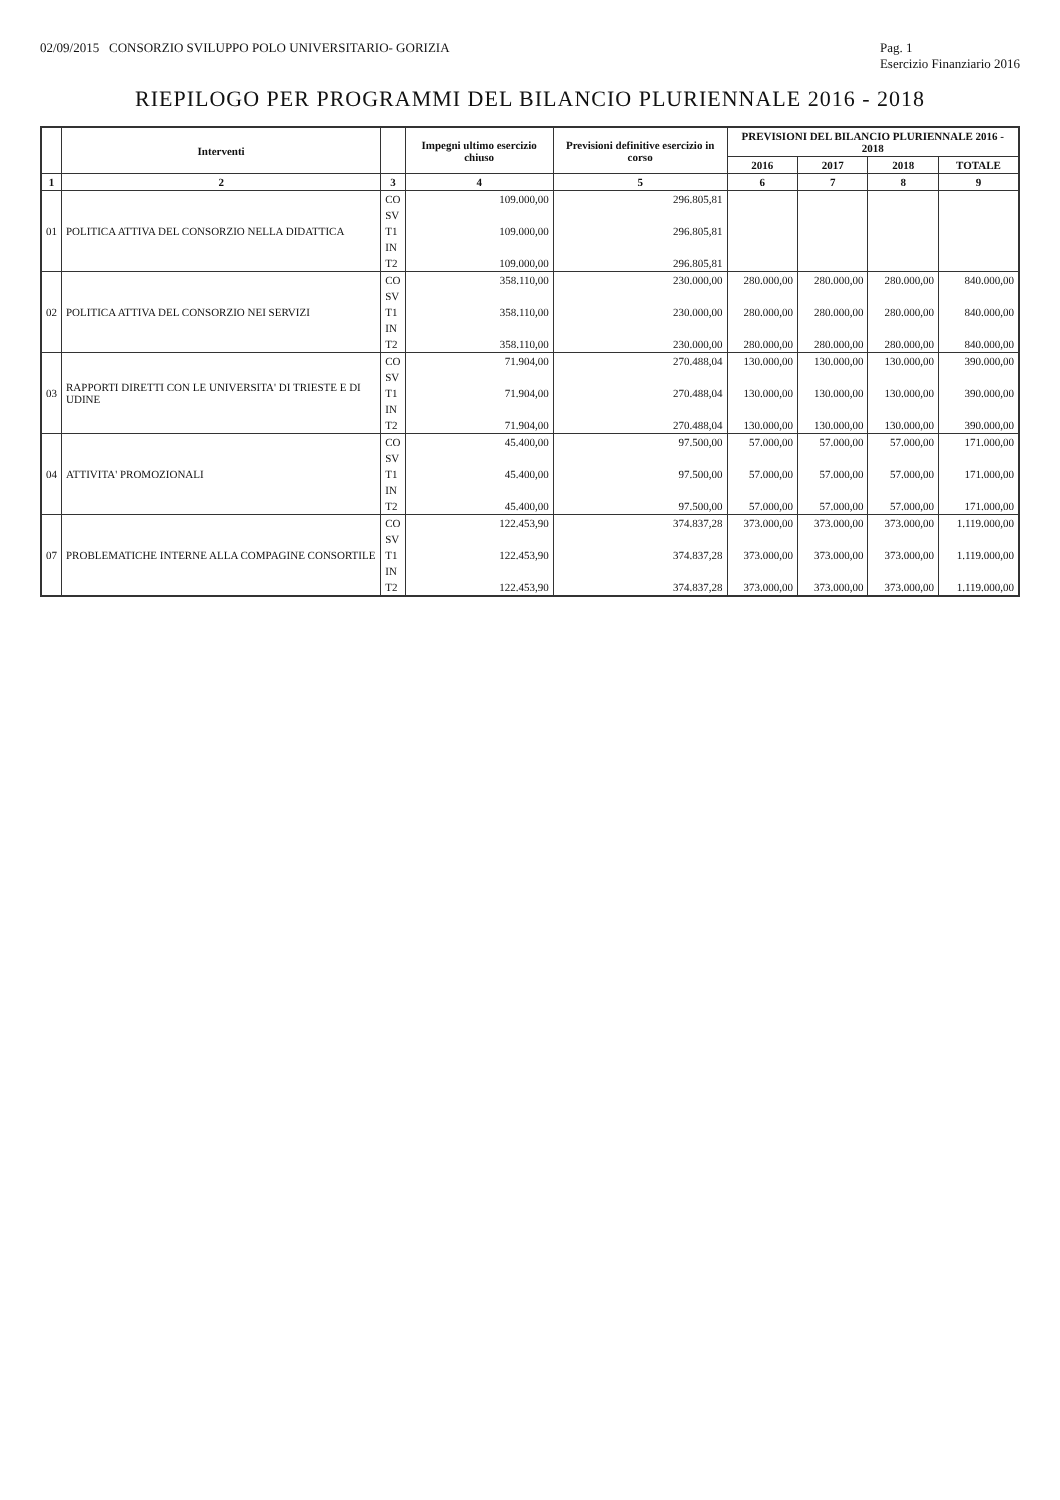02/09/2015 CONSORZIO SVILUPPO POLO UNIVERSITARIO- GORIZIA Pag. 1
Esercizio Finanziario 2016
RIEPILOGO PER PROGRAMMI DEL BILANCIO PLURIENNALE 2016 - 2018
| | Interventi | | Impegni ultimo esercizio chiuso | Previsioni definitive esercizio in corso | PREVISIONI DEL BILANCIO PLURIENNALE 2016 - 2018 | | | |
| --- | --- | --- | --- | --- | --- | --- | --- | --- |
| | | | | | 2016 | 2017 | 2018 | TOTALE |
| 1 | 2 | 3 | 4 | 5 | 6 | 7 | 8 | 9 |
| 01 | POLITICA ATTIVA DEL CONSORZIO NELLA DIDATTICA | CO | 109.000,00 | 296.805,81 | | | | |
| | | SV | | | | | | |
| | | T1 | 109.000,00 | 296.805,81 | | | | |
| | | IN | | | | | | |
| | | T2 | 109.000,00 | 296.805,81 | | | | |
| 02 | POLITICA ATTIVA DEL CONSORZIO NEI SERVIZI | CO | 358.110,00 | 230.000,00 | 280.000,00 | 280.000,00 | 280.000,00 | 840.000,00 |
| | | SV | | | | | | |
| | | T1 | 358.110,00 | 230.000,00 | 280.000,00 | 280.000,00 | 280.000,00 | 840.000,00 |
| | | IN | | | | | | |
| | | T2 | 358.110,00 | 230.000,00 | 280.000,00 | 280.000,00 | 280.000,00 | 840.000,00 |
| 03 | RAPPORTI DIRETTI CON LE UNIVERSITA' DI TRIESTE E DI UDINE | CO | 71.904,00 | 270.488,04 | 130.000,00 | 130.000,00 | 130.000,00 | 390.000,00 |
| | | SV | | | | | | |
| | | T1 | 71.904,00 | 270.488,04 | 130.000,00 | 130.000,00 | 130.000,00 | 390.000,00 |
| | | IN | | | | | | |
| | | T2 | 71.904,00 | 270.488,04 | 130.000,00 | 130.000,00 | 130.000,00 | 390.000,00 |
| 04 | ATTIVITA' PROMOZIONALI | CO | 45.400,00 | 97.500,00 | 57.000,00 | 57.000,00 | 57.000,00 | 171.000,00 |
| | | SV | | | | | | |
| | | T1 | 45.400,00 | 97.500,00 | 57.000,00 | 57.000,00 | 57.000,00 | 171.000,00 |
| | | IN | | | | | | |
| | | T2 | 45.400,00 | 97.500,00 | 57.000,00 | 57.000,00 | 57.000,00 | 171.000,00 |
| 07 | PROBLEMATICHE INTERNE ALLA COMPAGINE CONSORTILE | CO | 122.453,90 | 374.837,28 | 373.000,00 | 373.000,00 | 373.000,00 | 1.119.000,00 |
| | | SV | | | | | | |
| | | T1 | 122.453,90 | 374.837,28 | 373.000,00 | 373.000,00 | 373.000,00 | 1.119.000,00 |
| | | IN | | | | | | |
| | | T2 | 122.453,90 | 374.837,28 | 373.000,00 | 373.000,00 | 373.000,00 | 1.119.000,00 |